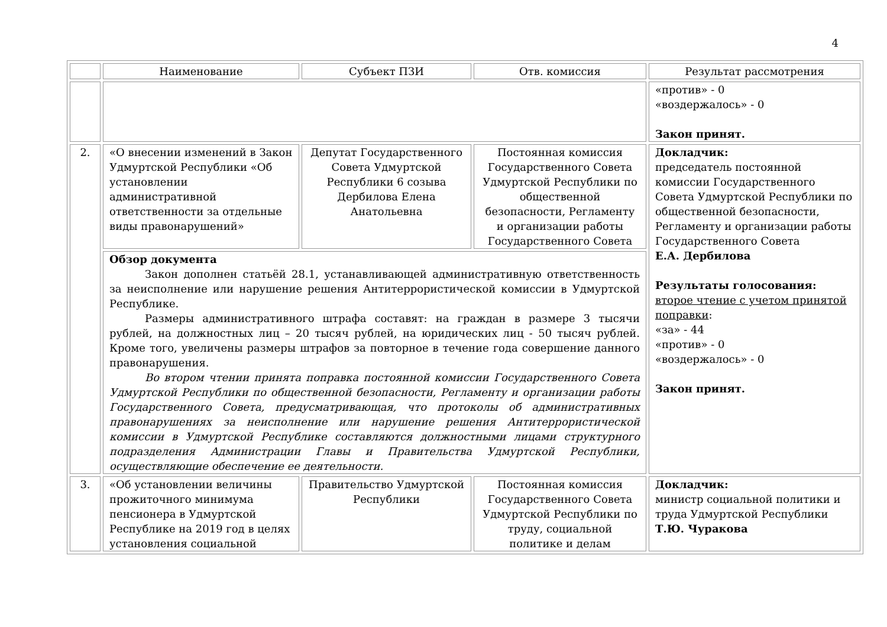4
| | Наименование | Субъект ПЗИ | Отв. комиссия | Результат рассмотрения |
| --- | --- | --- | --- | --- |
| | | | | «против» - 0 «воздержалось» - 0 Закон принят. |
| 2. | «О внесении изменений в Закон Удмуртской Республики «Об установлении административной ответственности за отдельные виды правонарушений» | Депутат Государственного Совета Удмуртской Республики 6 созыва Дербилова Елена Анатольевна | Постоянная комиссия Государственного Совета Удмуртской Республики по общественной безопасности, Регламенту и организации работы Государственного Совета | Докладчик: председатель постоянной комиссии Государственного Совета Удмуртской Республики по общественной безопасности, Регламенту и организации работы Государственного Совета Е.А. Дербилова Результаты голосования: второе чтение с учетом принятой поправки : «за» - 44 «против» - 0 «воздержалось» - 0 Закон принят. |
| | Обзор документа Закон дополнен статьёй 28.1, устанавливающей административную ответственность за неисполнение или нарушение решения Антитеррористической комиссии в Удмуртской Республике. Размеры административного штрафа составят: на граждан в размере 3 тысячи рублей, на должностных лиц – 20 тысяч рублей, на юридических лиц - 50 тысяч рублей. Кроме того, увеличены размеры штрафов за повторное в течение года совершение данного правонарушения. Во втором чтении принята поправка постоянной комиссии Государственного Совета Удмуртской Республики по общественной безопасности, Регламенту и организации работы Государственного Совета, предусматривающая, что протоколы об административных правонарушениях за неисполнение или нарушение решения Антитеррористической комиссии в Удмуртской Республике составляются должностными лицами структурного подразделения Администрации Главы и Правительства Удмуртской Республики, осуществляющие обеспечение ее деятельности. | | | |
| 3. | «Об установлении величины прожиточного минимума пенсионера в Удмуртской Республике на 2019 год в целях установления социальной | Правительство Удмуртской Республики | Постоянная комиссия Государственного Совета Удмуртской Республики по труду, социальной политике и делам | Докладчик: министр социальной политики и труда Удмуртской Республики Т.Ю. Чуракова |